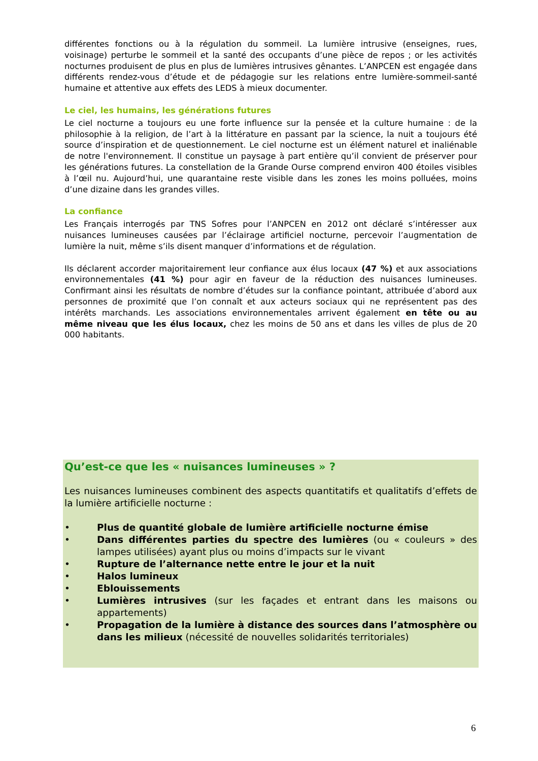différentes fonctions ou à la régulation du sommeil. La lumière intrusive (enseignes, rues, voisinage) perturbe le sommeil et la santé des occupants d’une pièce de repos ; or les activités nocturnes produisent de plus en plus de lumières intrusives gênantes. L’ANPCEN est engagée dans différents rendez-vous d’étude et de pédagogie sur les relations entre lumière-sommeil-santé humaine et attentive aux effets des LEDS à mieux documenter.
Le ciel, les humains, les générations futures
Le ciel nocturne a toujours eu une forte influence sur la pensée et la culture humaine : de la philosophie à la religion, de l’art à la littérature en passant par la science, la nuit a toujours été source d’inspiration et de questionnement. Le ciel nocturne est un élément naturel et inaliénable de notre l'environnement. Il constitue un paysage à part entière qu’il convient de préserver pour les générations futures. La constellation de la Grande Ourse comprend environ 400 étoiles visibles à l’œil nu. Aujourd’hui, une quarantaine reste visible dans les zones les moins polluées, moins d’une dizaine dans les grandes villes.
La confiance
Les Français interrogés par TNS Sofres pour l’ANPCEN en 2012 ont déclaré s’intéresser aux nuisances lumineuses causées par l’éclairage artificiel nocturne, percevoir l’augmentation de lumière la nuit, même s’ils disent manquer d’informations et de régulation.
Ils déclarent accorder majoritairement leur confiance aux élus locaux (47 %) et aux associations environnementales (41 %) pour agir en faveur de la réduction des nuisances lumineuses. Confirmant ainsi les résultats de nombre d’études sur la confiance pointant, attribuée d’abord aux personnes de proximité que l’on connaît et aux acteurs sociaux qui ne représentent pas des intérêts marchands. Les associations environnementales arrivent également en tête ou au même niveau que les élus locaux, chez les moins de 50 ans et dans les villes de plus de 20 000 habitants.
Qu’est-ce que les « nuisances lumineuses » ?
Les nuisances lumineuses combinent des aspects quantitatifs et qualitatifs d’effets de la lumière artificielle nocturne :
• Plus de quantité globale de lumière artificielle nocturne émise
• Dans différentes parties du spectre des lumières (ou « couleurs » des lampes utilisées) ayant plus ou moins d’impacts sur le vivant
• Rupture de l’alternance nette entre le jour et la nuit
• Halos lumineux
• Eblouissements
• Lumières intrusives (sur les façades et entrant dans les maisons ou appartements)
• Propagation de la lumière à distance des sources dans l’atmosphère ou dans les milieux (nécessité de nouvelles solidarités territoriales)
6